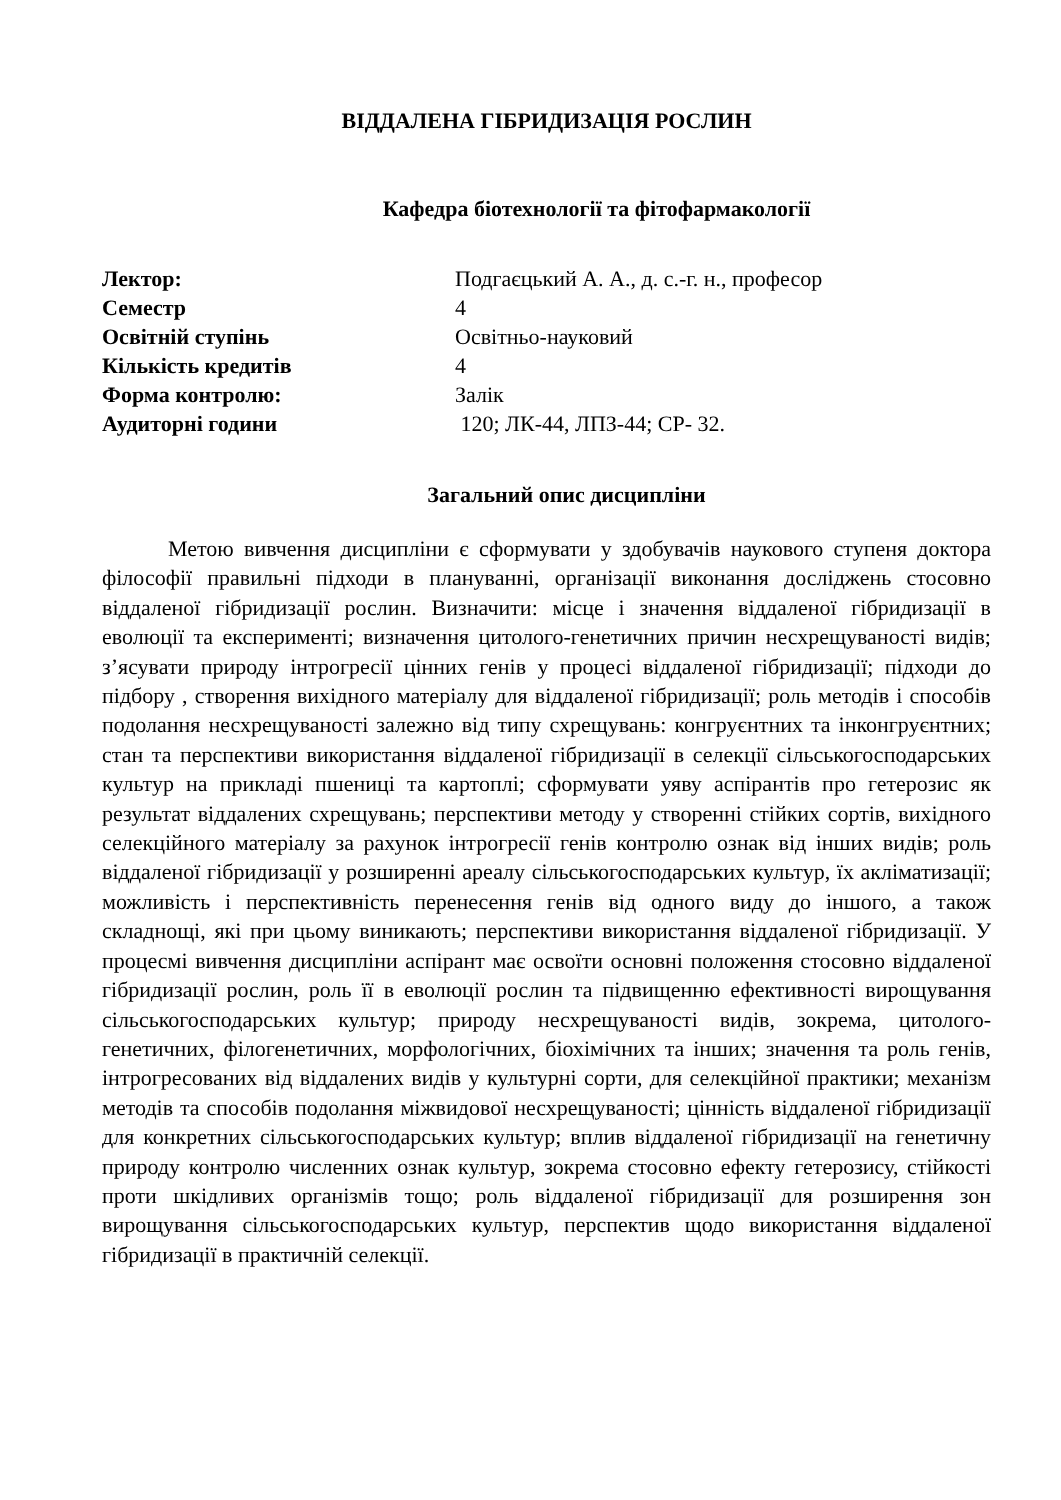ВІДДАЛЕНА ГІБРИДИЗАЦІЯ РОСЛИН
Кафедра біотехнології та фітофармакології
| Лектор: | Подгаєцький А. А., д. с.-г. н., професор |
| Семестр | 4 |
| Освітній ступінь | Освітньо-науковий |
| Кількість кредитів | 4 |
| Форма контролю: | Залік |
| Аудиторні години | 120; ЛК-44, ЛПЗ-44; СР- 32. |
Загальний опис дисципліни
Метою вивчення дисципліни є сформувати у здобувачів наукового ступеня доктора філософії правильні підходи в плануванні, організації виконання досліджень стосовно віддаленої гібридизації рослин. Визначити: місце і значення віддаленої гібридизації в еволюції та експерименті; визначення цитолого-генетичних причин несхрещуваності видів; з’ясувати природу інтрогресії цінних генів у процесі віддаленої гібридизації; підходи до підбору , створення вихідного матеріалу для віддаленої гібридизації; роль методів і способів подолання несхрещуваності залежно від типу схрещувань: конгруєнтних та інконгруєнтних; стан та перспективи використання віддаленої гібридизації в селекції сільськогосподарських культур на прикладі пшениці та картоплі; сформувати уяву аспірантів про гетерозис як результат віддалених схрещувань; перспективи методу у створенні стійких сортів, вихідного селекційного матеріалу за рахунок інтрогресії генів контролю ознак від інших видів; роль віддаленої гібридизації у розширенні ареалу сільськогосподарських культур, їх акліматизації; можливість і перспективність перенесення генів від одного виду до іншого, а також складнощі, які при цьому виникають; перспективи використання віддаленої гібридизації. У процесмі вивчення дисципліни аспірант має освоїти основні положення стосовно віддаленої гібридизації рослин, роль її в еволюції рослин та підвищенню ефективності вирощування сільськогосподарських культур; природу несхрещуваності видів, зокрема, цитолого-генетичних, філогенетичних, морфологічних, біохімічних та інших; значення та роль генів, інтрогресованих від віддалених видів у культурні сорти, для селекційної практики; механізм методів та способів подолання міжвидової несхрещуваності; цінність віддаленої гібридизації для конкретних сільськогосподарських культур; вплив віддаленої гібридизації на генетичну природу контролю численних ознак культур, зокрема стосовно ефекту гетерозису, стійкості проти шкідливих організмів тощо; роль віддаленої гібридизації для розширення зон вирощування сільськогосподарських культур, перспектив щодо використання віддаленої гібридизації в практичній селекції.